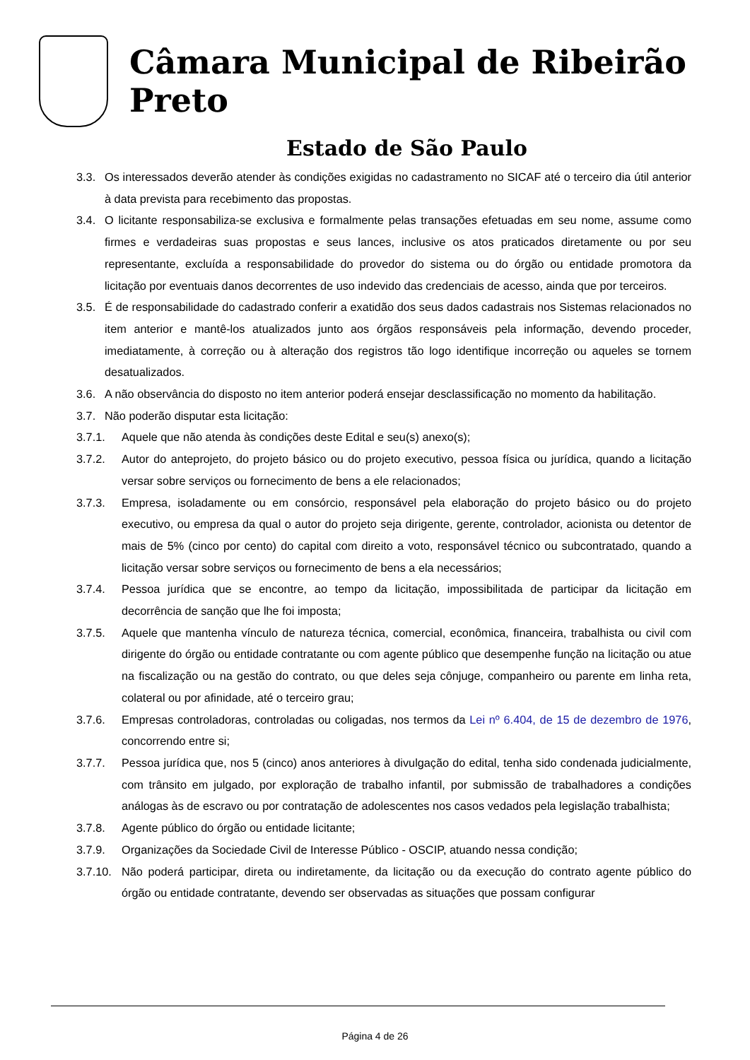Câmara Municipal de Ribeirão Preto
Estado de São Paulo
3.3. Os interessados deverão atender às condições exigidas no cadastramento no SICAF até o terceiro dia útil anterior à data prevista para recebimento das propostas.
3.4. O licitante responsabiliza-se exclusiva e formalmente pelas transações efetuadas em seu nome, assume como firmes e verdadeiras suas propostas e seus lances, inclusive os atos praticados diretamente ou por seu representante, excluída a responsabilidade do provedor do sistema ou do órgão ou entidade promotora da licitação por eventuais danos decorrentes de uso indevido das credenciais de acesso, ainda que por terceiros.
3.5. É de responsabilidade do cadastrado conferir a exatidão dos seus dados cadastrais nos Sistemas relacionados no item anterior e mantê-los atualizados junto aos órgãos responsáveis pela informação, devendo proceder, imediatamente, à correção ou à alteração dos registros tão logo identifique incorreção ou aqueles se tornem desatualizados.
3.6. A não observância do disposto no item anterior poderá ensejar desclassificação no momento da habilitação.
3.7. Não poderão disputar esta licitação:
3.7.1. Aquele que não atenda às condições deste Edital e seu(s) anexo(s);
3.7.2. Autor do anteprojeto, do projeto básico ou do projeto executivo, pessoa física ou jurídica, quando a licitação versar sobre serviços ou fornecimento de bens a ele relacionados;
3.7.3. Empresa, isoladamente ou em consórcio, responsável pela elaboração do projeto básico ou do projeto executivo, ou empresa da qual o autor do projeto seja dirigente, gerente, controlador, acionista ou detentor de mais de 5% (cinco por cento) do capital com direito a voto, responsável técnico ou subcontratado, quando a licitação versar sobre serviços ou fornecimento de bens a ela necessários;
3.7.4. Pessoa jurídica que se encontre, ao tempo da licitação, impossibilitada de participar da licitação em decorrência de sanção que lhe foi imposta;
3.7.5. Aquele que mantenha vínculo de natureza técnica, comercial, econômica, financeira, trabalhista ou civil com dirigente do órgão ou entidade contratante ou com agente público que desempenhe função na licitação ou atue na fiscalização ou na gestão do contrato, ou que deles seja cônjuge, companheiro ou parente em linha reta, colateral ou por afinidade, até o terceiro grau;
3.7.6. Empresas controladoras, controladas ou coligadas, nos termos da Lei nº 6.404, de 15 de dezembro de 1976, concorrendo entre si;
3.7.7. Pessoa jurídica que, nos 5 (cinco) anos anteriores à divulgação do edital, tenha sido condenada judicialmente, com trânsito em julgado, por exploração de trabalho infantil, por submissão de trabalhadores a condições análogas às de escravo ou por contratação de adolescentes nos casos vedados pela legislação trabalhista;
3.7.8. Agente público do órgão ou entidade licitante;
3.7.9. Organizações da Sociedade Civil de Interesse Público - OSCIP, atuando nessa condição;
3.7.10. Não poderá participar, direta ou indiretamente, da licitação ou da execução do contrato agente público do órgão ou entidade contratante, devendo ser observadas as situações que possam configurar
Página 4 de 26